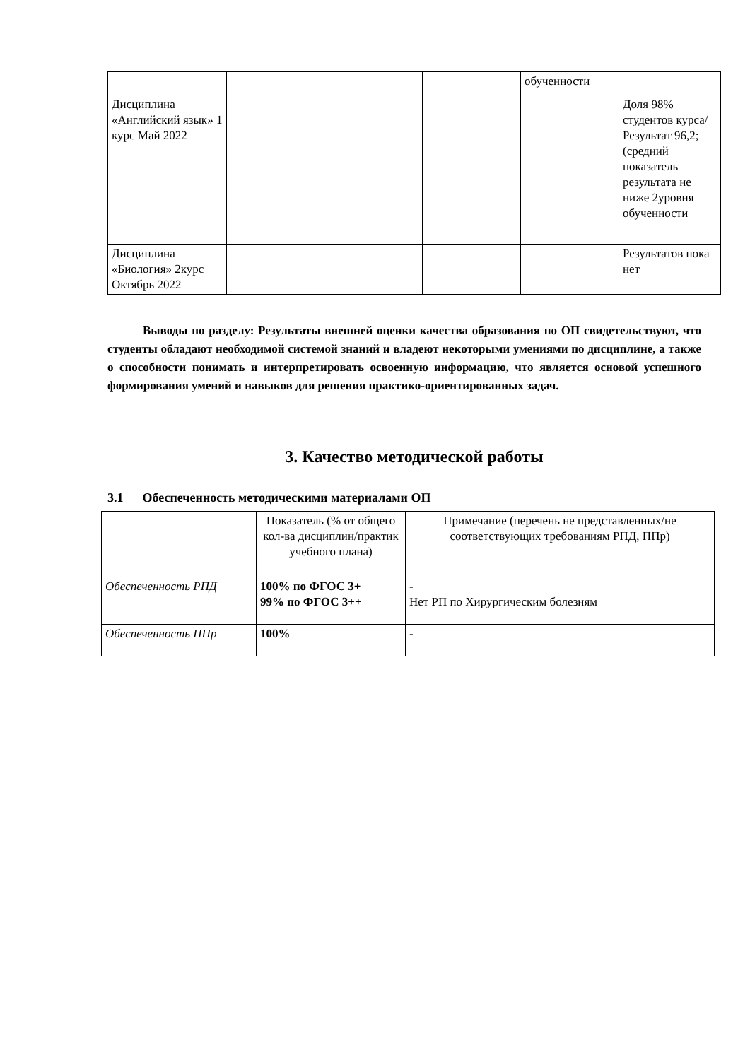| | | | | обученности | |
| Дисциплина «Английский язык» 1 курс Май 2022 | | | | | Доля 98% студентов курса/ Результат 96,2; (средний показатель результата не ниже 2уровня обученности |
| Дисциплина «Биология» 2курс Октябрь 2022 | | | | | Результатов пока нет |
Выводы по разделу: Результаты внешней оценки качества образования по ОП свидетельствуют, что студенты обладают необходимой системой знаний и владеют некоторыми умениями по дисциплине, а также о способности понимать и интерпретировать освоенную информацию, что является основой успешного формирования умений и навыков для решения практико-ориентированных задач.
3. Качество методической работы
3.1 Обеспеченность методическими материалами ОП
| | Показатель (% от общего кол-ва дисциплин/практик учебного плана) | Примечание (перечень не представленных/не соответствующих требованиям РПД, ППр) |
| --- | --- | --- |
| Обеспеченность РПД | 100% по ФГОС 3+ 99% по ФГОС 3++ | - Нет РП по Хирургическим болезням |
| Обеспеченность ППр | 100% | - |